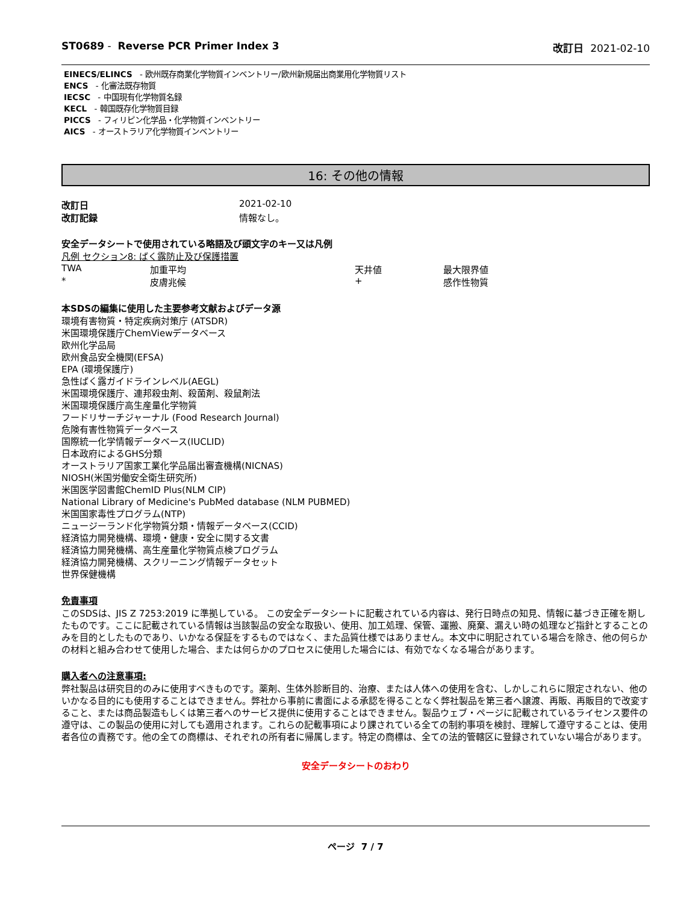ST0689 - Reverse PCR Primer Index 3
改訂日 2021-02-10
EINECS/ELINCS - 欧州既存商業化学物質インベントリー/欧州新規届出商業用化学物質リスト
ENCS - 化審法既存物質
IECSC - 中国現有化学物質名録
KECL - 韓国既存化学物質目録
PICCS - フィリピン化学品・化学物質インベントリー
AICS - オーストラリア化学物質インベントリー
16: その他の情報
| 改訂日 | 2021-02-10 |
| 改訂記録 | 情報なし。 |
安全データシートで使用されている略語及び頭文字のキー又は凡例
凡例 セクション8: ばく露防止及び保護措置
| TWA | 加重平均 | 天井値 | 最大限界値 |
| * | 皮膚兆候 | + | 感作性物質 |
本SDSの編集に使用した主要参考文献およびデータ源
環境有害物質・特定疾病対策庁 (ATSDR)
米国環境保護庁ChemViewデータベース
欧州化学品局
欧州食品安全機関(EFSA)
EPA (環境保護庁)
急性ばく露ガイドラインレベル(AEGL)
米国環境保護庁、連邦殺虫剤、殺菌剤、殺鼠剤法
米国環境保護庁高生産量化学物質
フードリサーチジャーナル (Food Research Journal)
危険有害性物質データベース
国際統一化学情報データベース(IUCLID)
日本政府によるGHS分類
オーストラリア国家工業化学品届出審査機構(NICNAS)
NIOSH(米国労働安全衛生研究所)
米国医学図書館ChemID Plus(NLM CIP)
National Library of Medicine's PubMed database (NLM PUBMED)
米国国家毒性プログラム(NTP)
ニュージーランド化学物質分類・情報データベース(CCID)
経済協力開発機構、環境・健康・安全に関する文書
経済協力開発機構、高生産量化学物質点検プログラム
経済協力開発機構、スクリーニング情報データセット
世界保健機構
免責事項
このSDSは、JIS Z 7253:2019 に準拠している。 この安全データシートに記載されている内容は、発行日時点の知見、情報に基づき正確を期したものです。ここに記載されている情報は当該製品の安全な取扱い、使用、加工処理、保管、運搬、廃棄、漏えい時の処理など指針とすることのみを目的としたものであり、いかなる保証をするものではなく、また品質仕様ではありません。本文中に明記されている場合を除き、他の何らかの材料と組み合わせて使用した場合、または何らかのプロセスに使用した場合には、有効でなくなる場合があります。
購入者への注意事項:
弊社製品は研究目的のみに使用すべきものです。薬剤、生体外診断目的、治療、または人体への使用を含む、しかしこれらに限定されない、他のいかなる目的にも使用することはできません。弊社から事前に書面による承認を得ることなく弊社製品を第三者へ譲渡、再販、再販目的で改変すること、または商品製造もしくは第三者へのサービス提供に使用することはできません。製品ウェブ・ページに記載されているライセンス要件の遵守は、この製品の使用に対しても適用されます。これらの記載事項により課されている全ての制約事項を検討、理解して遵守することは、使用者各位の責務です。他の全ての商標は、それぞれの所有者に帰属します。特定の商標は、全ての法的管轄区に登録されていない場合があります。
安全データシートのおわり
ページ 7 / 7